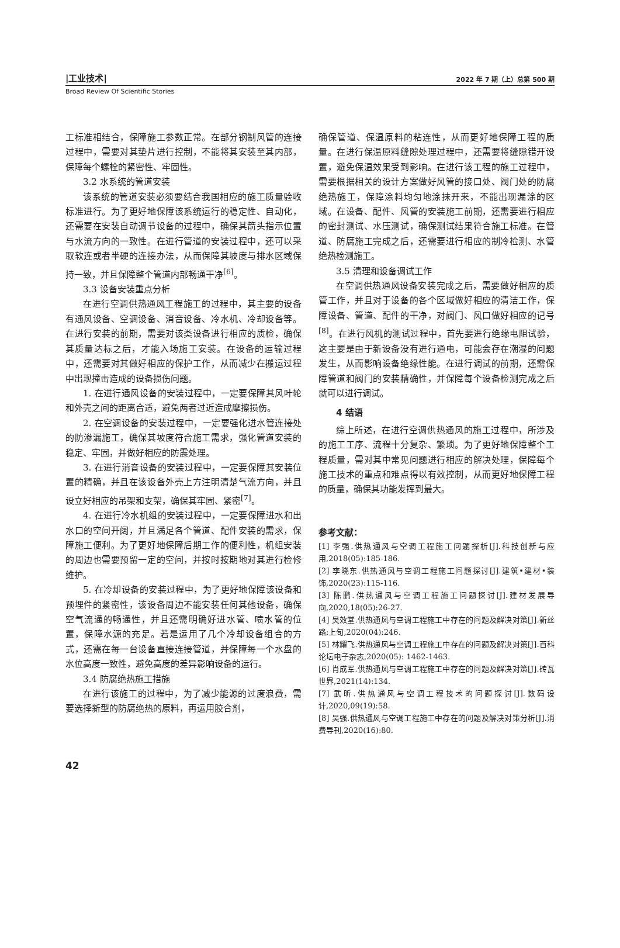|工业技术| 2022 年 7 期（上）总第 500 期
Broad Review Of Scientific Stories
工标准相结合，保障施工参数正常。在部分钢制风管的连接过程中，需要对其垫片进行控制，不能将其安装至其内部，保障每个螺栓的紧密性、牢固性。
3.2 水系统的管道安装
该系统的管道安装必须要结合我国相应的施工质量验收标准进行。为了更好地保障该系统运行的稳定性、自动化，还需要在安装自动调节设备的过程中，确保其箭头指示位置与水流方向的一致性。在进行管道的安装过程中，还可以采取软连或者半硬的连接办法，从而保障其坡度与排水区域保持一致，并且保障整个管道内部畅通干净<sup>[6]</sup>。
3.3 设备安装重点分析
在进行空调供热通风工程施工的过程中，其主要的设备有通风设备、空调设备、消音设备、冷水机、冷却设备等。在进行安装的前期，需要对该类设备进行相应的质检，确保其质量达标之后，才能入场施工安装。在设备的运输过程中，还需要对其做好相应的保护工作，从而减少在搬运过程中出现撞击造成的设备损伤问题。
1. 在进行通风设备的安装过程中，一定要保障其风叶轮和外壳之间的距离合适，避免两者过近造成摩擦损伤。
2. 在空调设备的安装过程中，一定要强化进水管连接处的防渗漏施工，确保其坡度符合施工需求，强化管道安装的稳定、牢固，并做好相应的防震处理。
3. 在进行消音设备的安装过程中，一定要保障其安装位置的精确，并且在该设备外壳上方注明清楚气流方向，并且设立好相应的吊架和支架，确保其牢固、紧密<sup>[7]</sup>。
4. 在进行冷水机组的安装过程中，一定要保障进水和出水口的空间开阔，并且满足各个管道、配件安装的需求，保障施工便利。为了更好地保障后期工作的便利性，机组安装的周边也需要预留一定的空间，并按时按期地对其进行检修维护。
5. 在冷却设备的安装过程中，为了更好地保障该设备和预埋件的紧密性，该设备周边不能安装任何其他设备，确保空气流通的畅通性，并且还需明确好进水管、喷水管的位置，保障水源的充足。若是运用了几个冷却设备组合的方式，还需在每一台设备直接连接管道，并保障每一个水盘的水位高度一致性，避免高度的差异影响设备的运行。
3.4 防腐绝热施工措施
在进行该施工的过程中，为了减少能源的过度浪费，需要选择新型的防腐绝热的原料，再运用胶合剂，
确保管道、保温原料的粘连性，从而更好地保障工程的质量。在进行保温原料缝隙处理过程中，还需要将缝隙错开设置，避免保温效果受到影响。在进行该工程的施工过程中，需要根据相关的设计方案做好风管的接口处、阀门处的防腐绝热施工，保障涂料均匀地涂抹开来，不能出现漏涂的区域。在设备、配件、风管的安装施工前期，还需要进行相应的密封测试、水压测试，确保测试结果符合施工标准。在管道、防腐施工完成之后，还需要进行相应的制冷检测、水管绝热检测施工。
3.5 清理和设备调试工作
在空调供热通风设备安装完成之后，需要做好相应的质管工作，并且对于设备的各个区域做好相应的清洁工作，保障设备、管道、配件的干净，对阀门、风口做好相应的记号<sup>[8]</sup>。在进行风机的测试过程中，首先要进行绝缘电阻试验，这主要是由于新设备没有进行通电，可能会存在潮湿的问题发生，从而影响设备绝缘性能。在进行调试的前期，还需保障管道和阀门的安装精确性，并保障每个设备检测完成之后就可以进行调试。
4 结语
综上所述，在进行空调供热通风的施工过程中，所涉及的施工工序、流程十分复杂、繁琐。为了更好地保障整个工程质量，需对其中常见问题进行相应的解决处理，保障每个施工技术的重点和难点得以有效控制，从而更好地保障工程的质量，确保其功能发挥到最大。
参考文献：
[1] 李强.供热通风与空调工程施工问题探析[J].科技创新与应用,2018(05):185-186.
[2] 李晓东.供热通风与空调工程施工问题探讨[J].建筑•建材•装饰,2020(23):115-116.
[3] 陈鹏.供热通风与空调工程施工问题探讨[J].建材发展导向,2020,18(05):26-27.
[4] 吴效堂.供热通风与空调工程施工中存在的问题及解决对策[J].新丝路:上旬,2020(04):246.
[5] 林耀飞.供热通风与空调工程施工中存在的问题及解决对策[J].百科论坛电子杂志,2020(05): 1462-1463.
[6] 肖成军.供热通风与空调工程施工中存在的问题及解决对策[J].砖瓦世界,2021(14):134.
[7] 武昕.供热通风与空调工程技术的问题探讨[J].数码设计,2020,09(19):58.
[8] 吴强.供热通风与空调工程施工中存在的问题及解决对策分析[J].消费导刊,2020(16):80.
42